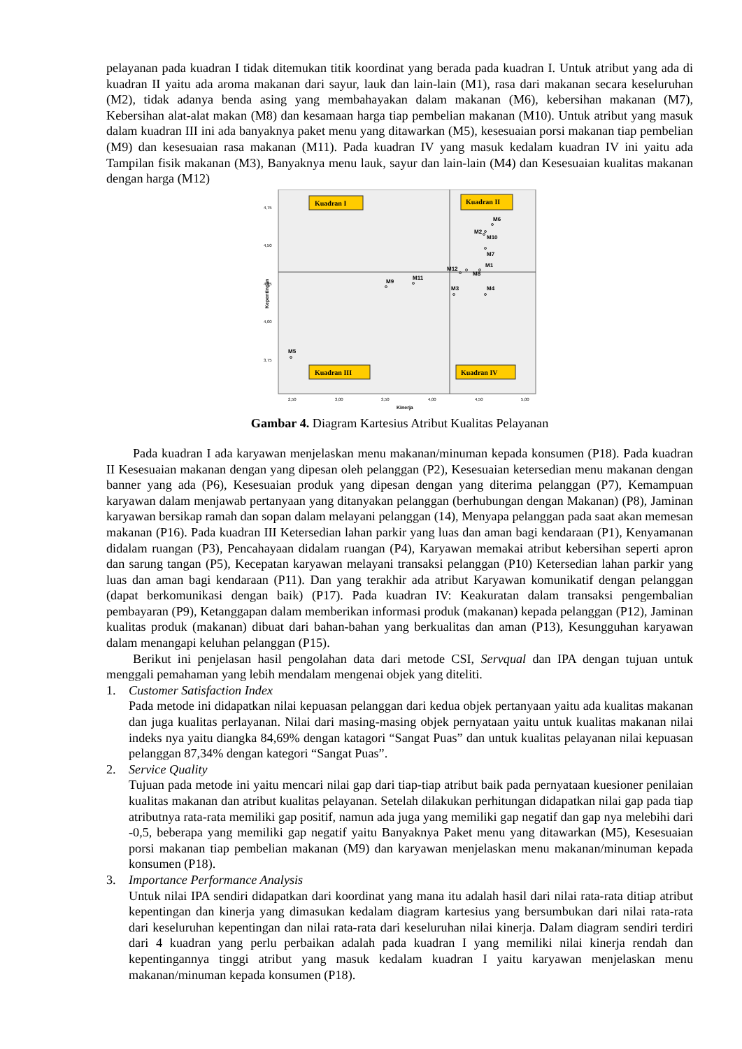pelayanan pada kuadran I tidak ditemukan titik koordinat yang berada pada kuadran I. Untuk atribut yang ada di kuadran II yaitu ada aroma makanan dari sayur, lauk dan lain-lain (M1), rasa dari makanan secara keseluruhan (M2), tidak adanya benda asing yang membahayakan dalam makanan (M6), kebersihan makanan (M7), Kebersihan alat-alat makan (M8) dan kesamaan harga tiap pembelian makanan (M10). Untuk atribut yang masuk dalam kuadran III ini ada banyaknya paket menu yang ditawarkan (M5), kesesuaian porsi makanan tiap pembelian (M9) dan kesesuaian rasa makanan (M11). Pada kuadran IV yang masuk kedalam kuadran IV ini yaitu ada Tampilan fisik makanan (M3), Banyaknya menu lauk, sayur dan lain-lain (M4) dan Kesesuaian kualitas makanan dengan harga (M12)
4,75
4,50
4,25
4,00
3,75
2,50
3,00
3,50
4,00
4,50
5,00
Kinerja
Kepentingan
Kuadran I
Kuadran II
Kuadran III
Kuadran IV
M6
M2
M10
M7
M1
M12
M8
M3
M4
M9
M11
M5
Gambar 4. Diagram Kartesius Atribut Kualitas Pelayanan
Pada kuadran I ada karyawan menjelaskan menu makanan/minuman kepada konsumen (P18). Pada kuadran II Kesesuaian makanan dengan yang dipesan oleh pelanggan (P2), Kesesuaian ketersedian menu makanan dengan banner yang ada (P6), Kesesuaian produk yang dipesan dengan yang diterima pelanggan (P7), Kemampuan karyawan dalam menjawab pertanyaan yang ditanyakan pelanggan (berhubungan dengan Makanan) (P8), Jaminan karyawan bersikap ramah dan sopan dalam melayani pelanggan (14), Menyapa pelanggan pada saat akan memesan makanan (P16). Pada kuadran III Ketersedian lahan parkir yang luas dan aman bagi kendaraan (P1), Kenyamanan didalam ruangan (P3), Pencahayaan didalam ruangan (P4), Karyawan memakai atribut kebersihan seperti apron dan sarung tangan (P5), Kecepatan karyawan melayani transaksi pelanggan (P10) Ketersedian lahan parkir yang luas dan aman bagi kendaraan (P11). Dan yang terakhir ada atribut Karyawan komunikatif dengan pelanggan (dapat berkomunikasi dengan baik) (P17). Pada kuadran IV: Keakuratan dalam transaksi pengembalian pembayaran (P9), Ketanggapan dalam memberikan informasi produk (makanan) kepada pelanggan (P12), Jaminan kualitas produk (makanan) dibuat dari bahan-bahan yang berkualitas dan aman (P13), Kesungguhan karyawan dalam menangapi keluhan pelanggan (P15).
Berikut ini penjelasan hasil pengolahan data dari metode CSI, Servqual dan IPA dengan tujuan untuk menggali pemahaman yang lebih mendalam mengenai objek yang diteliti.
1. Customer Satisfaction Index
Pada metode ini didapatkan nilai kepuasan pelanggan dari kedua objek pertanyaan yaitu ada kualitas makanan dan juga kualitas perlayanan. Nilai dari masing-masing objek pernyataan yaitu untuk kualitas makanan nilai indeks nya yaitu diangka 84,69% dengan katagori “Sangat Puas” dan untuk kualitas pelayanan nilai kepuasan pelanggan 87,34% dengan kategori “Sangat Puas”.
2. Service Quality
Tujuan pada metode ini yaitu mencari nilai gap dari tiap-tiap atribut baik pada pernyataan kuesioner penilaian kualitas makanan dan atribut kualitas pelayanan. Setelah dilakukan perhitungan didapatkan nilai gap pada tiap atributnya rata-rata memiliki gap positif, namun ada juga yang memiliki gap negatif dan gap nya melebihi dari -0,5, beberapa yang memiliki gap negatif yaitu Banyaknya Paket menu yang ditawarkan (M5), Kesesuaian porsi makanan tiap pembelian makanan (M9) dan karyawan menjelaskan menu makanan/minuman kepada konsumen (P18).
3. Importance Performance Analysis
Untuk nilai IPA sendiri didapatkan dari koordinat yang mana itu adalah hasil dari nilai rata-rata ditiap atribut kepentingan dan kinerja yang dimasukan kedalam diagram kartesius yang bersumbukan dari nilai rata-rata dari keseluruhan kepentingan dan nilai rata-rata dari keseluruhan nilai kinerja. Dalam diagram sendiri terdiri dari 4 kuadran yang perlu perbaikan adalah pada kuadran I yang memiliki nilai kinerja rendah dan kepentingannya tinggi atribut yang masuk kedalam kuadran I yaitu karyawan menjelaskan menu makanan/minuman kepada konsumen (P18).